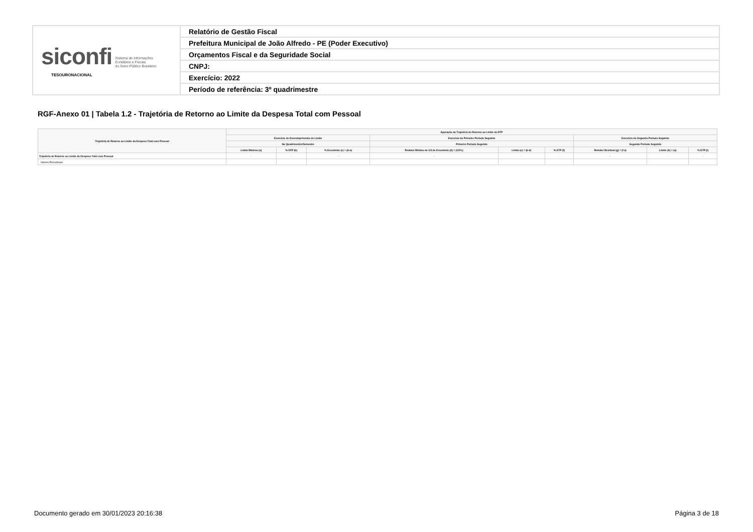| siconfi Sistema de Informações Contábeis e Fiscais do Setor Público Brasileiro TESOURONACIONAL | Relatório de Gestão Fiscal |
| | Prefeitura Municipal de João Alfredo - PE (Poder Executivo) |
| | Orçamentos Fiscal e da Seguridade Social |
| | CNPJ: |
| | Exercício: 2022 |
| | Período de referência: 3º quadrimestre |
RGF-Anexo 01 | Tabela 1.2 - Trajetória de Retorno ao Limite da Despesa Total com Pessoal
| Trajetória de Retorno ao Limite da Despesa Total com Pessoal | Apuração da Trajetória de Retorno ao Limite da DTP | | | | | | | | |
| --- | --- | --- | --- | --- | --- | --- | --- | --- | --- |
| | Exercício de Descumprimento do Limite | | | Exercício do Primeiro Período Seguinte | | | Exercício do Segundo Período Seguinte | | |
| | No Quadrimestre/Semestre | | | Primeiro Período Seguinte | | | Segundo Período Seguinte | | |
| | Limite Máximo (a) | % DTP (b) | % Excedente (c) = (b-a) | Redutor Mínimo de 1/3 do Excedente (d) = (1/3*c) | Limite (e) = (b-d) | % DTP (f) | Redutor Residual (g) = (f-a) | Limite (h) = (a) | % DTP (i) |
| Trajetória de Retorno ao Limite da Despesa Total com Pessoal | - | - | - | - | - | - | - | - | - |
| Valores Percentuais | | | | | | | | | |
Documento gerado em 30/01/2023 20:16:38 Página 3 de 18